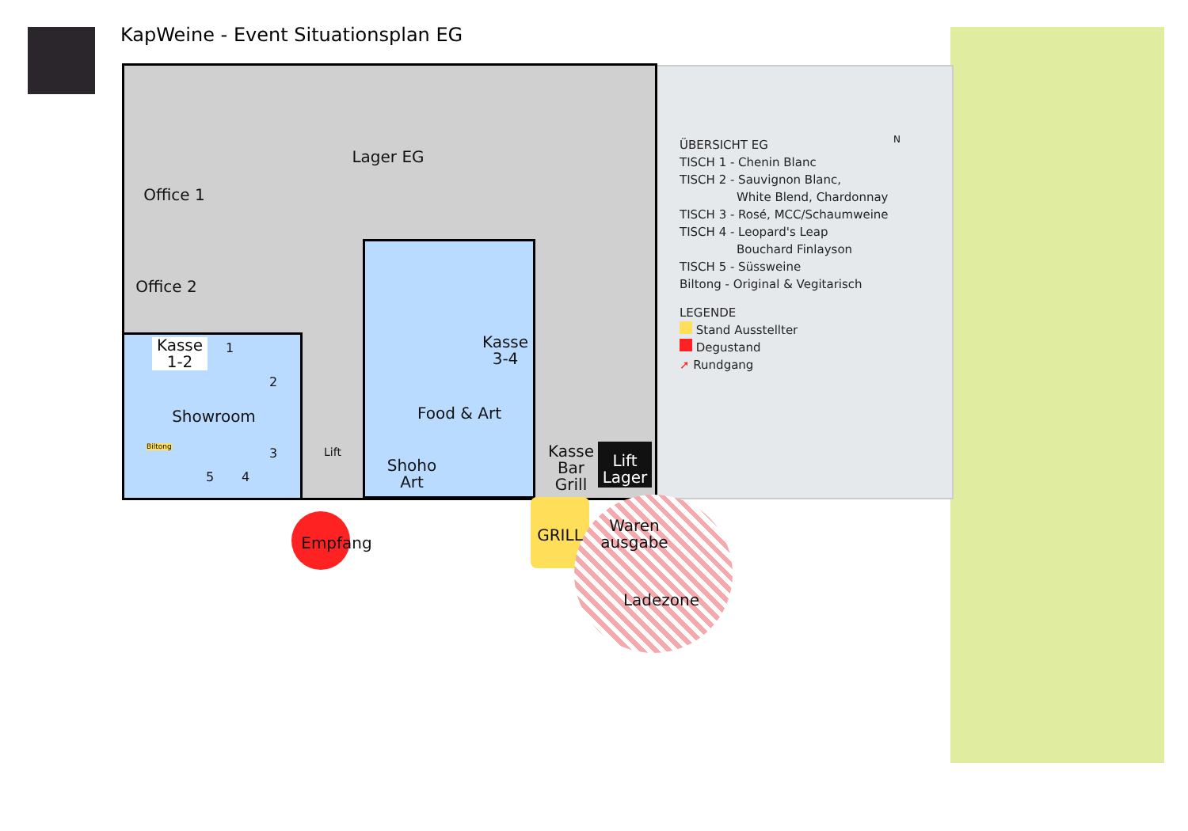KapWeine - Event Situationsplan EG
Lager EG
Office 1
Office 2
Kasse
1-2
Showroom
Kasse
3-4
Food & Art
Shoho
Art
Lift
Kasse
Bar
Grill
Lift
Lager
GRILL
Waren
ausgabe
Empfang
Ladezone
1
2
3
4
5
Biltong
ÜBERSICHT EG
TISCH 1 - Chenin Blanc
TISCH 2 - Sauvignon Blanc,
White Blend, Chardonnay
TISCH 3 - Rosé, MCC/Schaumweine
TISCH 4 - Leopard's Leap
Bouchard Finlayson
TISCH 5 - Süssweine
Biltong - Original & Vegitarisch
LEGENDE
Stand Ausstellter
Degustand
➚ Rundgang
N